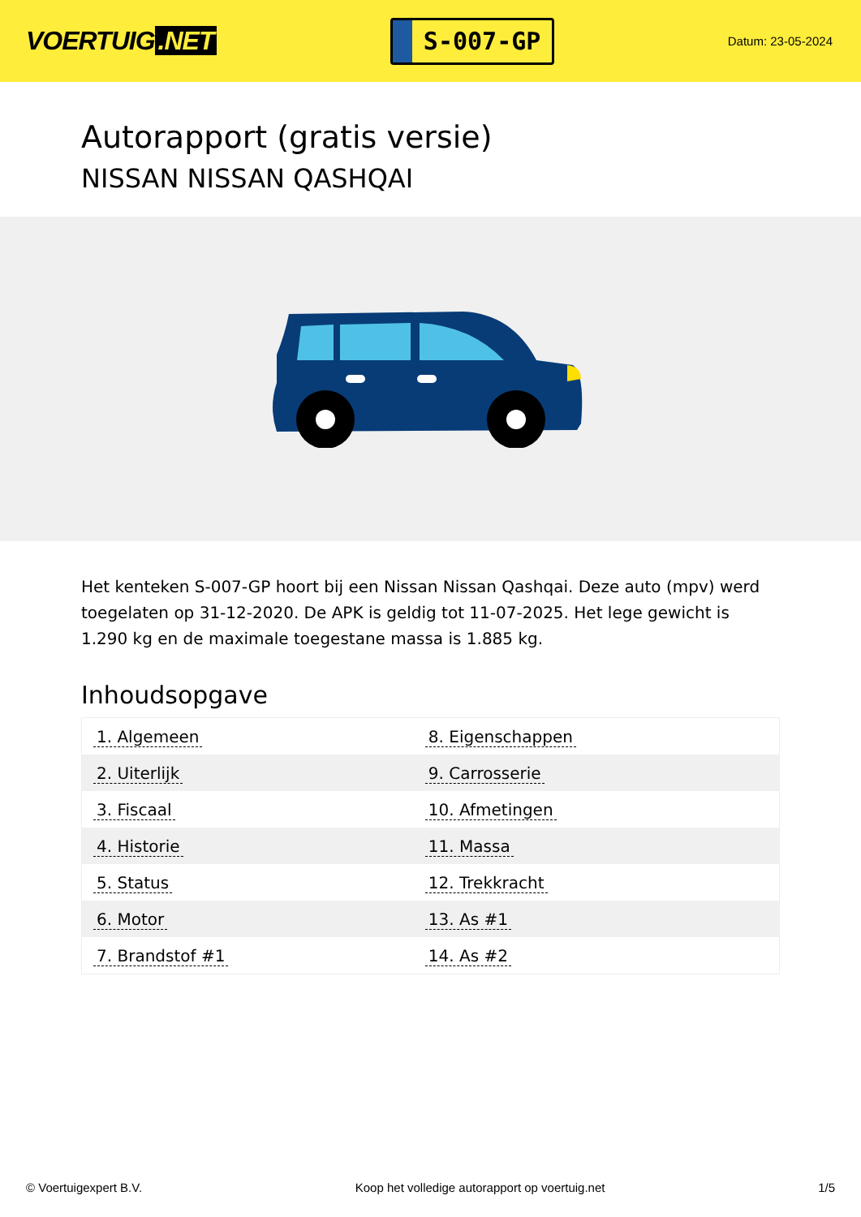VOERTUIG.NET
S-007-GP
Datum: 23-05-2024
Autorapport (gratis versie)
NISSAN NISSAN QASHQAI
Het kenteken S-007-GP hoort bij een Nissan Nissan Qashqai. Deze auto (mpv) werd toegelaten op 31-12-2020. De APK is geldig tot 11-07-2025. Het lege gewicht is 1.290 kg en de maximale toegestane massa is 1.885 kg.
Inhoudsopgave
| 1. Algemeen | 8. Eigenschappen |
| 2. Uiterlijk | 9. Carrosserie |
| 3. Fiscaal | 10. Afmetingen |
| 4. Historie | 11. Massa |
| 5. Status | 12. Trekkracht |
| 6. Motor | 13. As #1 |
| 7. Brandstof #1 | 14. As #2 |
© Voertuigexpert B.V. Koop het volledige autorapport op voertuig.net 1/5